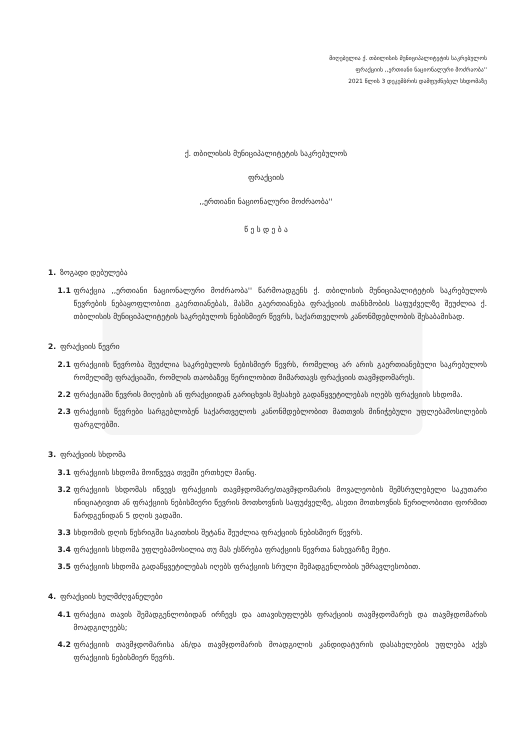მიღებულია ქ. თბილისის მუნიციპალიტეტის საკრებულოს
ფრაქციის ,,ერთიანი ნაციონალური მოძრაობა''
2021 წლის 3 დეკემბრის დამფუძნებელ სხდომაზე
ქ. თბილისის მუნიციპალიტეტის საკრებულოს
ფრაქციის
,,ერთიანი ნაციონალური მოძრაობა''
წ ე ს დ ე ბ ა
1. ზოგადი დებულება
1.1 ფრაქცია ,,ერთიანი ნაციონალური მოძრაობა'' წარმოადგენს ქ. თბილისის მუნიციპალიტეტის საკრებულოს წევრების ნებაყოფლობით გაერთიანებას, მასში გაერთიანება ფრაქციის თანხმობის საფუძველზე შეუძლია ქ. თბილისის მუნიციპალიტეტის საკრებულოს ნებისმიერ წევრს, საქართველოს კანონმდებლობის შესაბამისად.
2. ფრაქციის წევრი
2.1 ფრაქციის წევრობა შეუძლია საკრებულოს ნებისმიერ წევრს, რომელიც არ არის გაერთიანებული საკრებულოს რომელიმე ფრაქციაში, რომლის თაობაზეც წერილობით მიმართავს ფრაქციის თავმჯდომარეს.
2.2 ფრაქციაში წევრის მიღების ან ფრაქციიდან გარიცხვის შესახებ გადაწყვეტილებას იღებს ფრაქციის სხდომა.
2.3 ფრაქციის წევრები სარგებლობენ საქართველოს კანონმდებლობით მათთვის მინიჭებული უფლებამოსილების ფარგლებში.
3. ფრაქციის სხდომა
3.1 ფრაქციის სხდომა მოიწვევა თვეში ერთხელ მაინც.
3.2 ფრაქციის სხდომას იწვევს ფრაქციის თავმჯდომარე/თავმჯდომარის მოვალეობის შემსრულებელი საკუთარი ინიციატივით ან ფრაქციის ნებისმიერი წევრის მოთხოვნის საფუძველზე, ასეთი მოთხოვნის წერილობითი ფორმით წარდგენიდან 5 დღის ვადაში.
3.3 სხდომის დღის წესრიგში საკითხის შეტანა შეუძლია ფრაქციის ნებისმიერ წევრს.
3.4 ფრაქციის სხდომა უფლებამოსილია თუ მას ესწრება ფრაქციის წევრთა ნახევარზე მეტი.
3.5 ფრაქციის სხდომა გადაწყვეტილებას იღებს ფრაქციის სრული შემადგენლობის უმრავლესობით.
4. ფრაქციის ხელმძღვანელები
4.1 ფრაქცია თავის შემადგენლობიდან ირჩევს და ათავისუფლებს ფრაქციის თავმჯდომარეს და თავმჯდომარის მოადგილეებს;
4.2 ფრაქციის თავმჯდომარისა ან/და თავმჯდომარის მოადგილის კანდიდატურის დასახელების უფლება აქვს ფრაქციის ნებისმიერ წევრს.